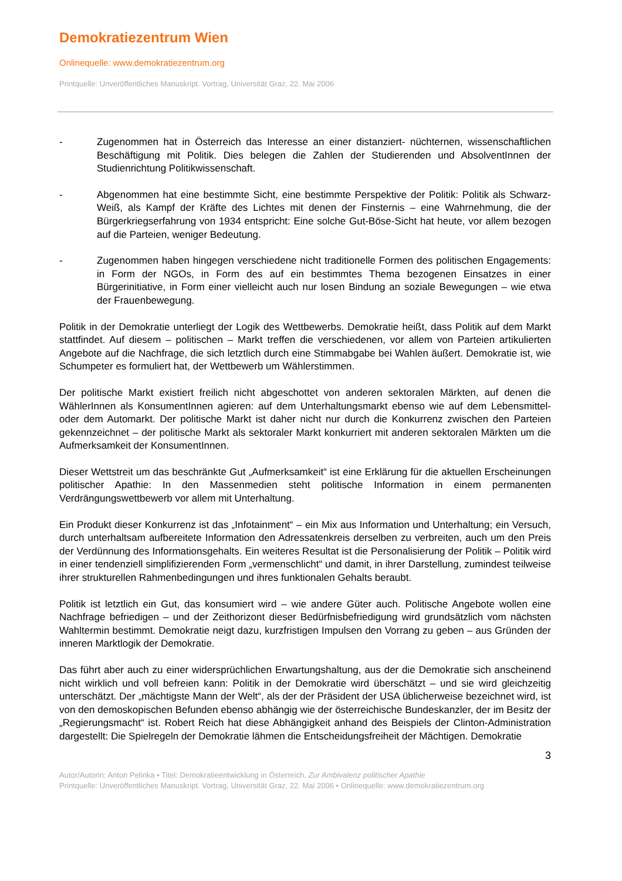Demokratiezentrum Wien
Onlinequelle: www.demokratiezentrum.org
Printquelle: Unveröffentliches Manuskript. Vortrag, Universität Graz, 22. Mai 2006
- Zugenommen hat in Österreich das Interesse an einer distanziert- nüchternen, wissenschaftlichen Beschäftigung mit Politik. Dies belegen die Zahlen der Studierenden und AbsolventInnen der Studienrichtung Politikwissenschaft.
- Abgenommen hat eine bestimmte Sicht, eine bestimmte Perspektive der Politik: Politik als Schwarz- Weiß, als Kampf der Kräfte des Lichtes mit denen der Finsternis – eine Wahrnehmung, die der Bürgerkriegserfahrung von 1934 entspricht: Eine solche Gut-Böse-Sicht hat heute, vor allem bezogen auf die Parteien, weniger Bedeutung.
- Zugenommen haben hingegen verschiedene nicht traditionelle Formen des politischen Engagements: in Form der NGOs, in Form des auf ein bestimmtes Thema bezogenen Einsatzes in einer Bürgerinitiative, in Form einer vielleicht auch nur losen Bindung an soziale Bewegungen – wie etwa der Frauenbewegung.
Politik in der Demokratie unterliegt der Logik des Wettbewerbs. Demokratie heißt, dass Politik auf dem Markt stattfindet. Auf diesem – politischen – Markt treffen die verschiedenen, vor allem von Parteien artikulierten Angebote auf die Nachfrage, die sich letztlich durch eine Stimmabgabe bei Wahlen äußert. Demokratie ist, wie Schumpeter es formuliert hat, der Wettbewerb um Wählerstimmen.
Der politische Markt existiert freilich nicht abgeschottet von anderen sektoralen Märkten, auf denen die WählerInnen als KonsumentInnen agieren: auf dem Unterhaltungsmarkt ebenso wie auf dem Lebensmittel- oder dem Automarkt. Der politische Markt ist daher nicht nur durch die Konkurrenz zwischen den Parteien gekennzeichnet – der politische Markt als sektoraler Markt konkurriert mit anderen sektoralen Märkten um die Aufmerksamkeit der KonsumentInnen.
Dieser Wettstreit um das beschränkte Gut „Aufmerksamkeit“ ist eine Erklärung für die aktuellen Erscheinungen politischer Apathie: In den Massenmedien steht politische Information in einem permanenten Verdrängungswettbewerb vor allem mit Unterhaltung.
Ein Produkt dieser Konkurrenz ist das „Infotainment“ – ein Mix aus Information und Unterhaltung; ein Versuch, durch unterhaltsam aufbereitete Information den Adressatenkreis derselben zu verbreiten, auch um den Preis der Verdünnung des Informationsgehalts. Ein weiteres Resultat ist die Personalisierung der Politik – Politik wird in einer tendenziell simplifizierenden Form „vermenschlicht“ und damit, in ihrer Darstellung, zumindest teilweise ihrer strukturellen Rahmenbedingungen und ihres funktionalen Gehalts beraubt.
Politik ist letztlich ein Gut, das konsumiert wird – wie andere Güter auch. Politische Angebote wollen eine Nachfrage befriedigen – und der Zeithorizont dieser Bedürfnisbefriedigung wird grundsätzlich vom nächsten Wahltermin bestimmt. Demokratie neigt dazu, kurzfristigen Impulsen den Vorrang zu geben – aus Gründen der inneren Marktlogik der Demokratie.
Das führt aber auch zu einer widersprüchlichen Erwartungshaltung, aus der die Demokratie sich anscheinend nicht wirklich und voll befreien kann: Politik in der Demokratie wird überschätzt – und sie wird gleichzeitig unterschätzt. Der „mächtigste Mann der Welt“, als der der Präsident der USA üblicherweise bezeichnet wird, ist von den demoskopischen Befunden ebenso abhängig wie der österreichische Bundeskanzler, der im Besitz der „Regierungsmacht“ ist. Robert Reich hat diese Abhängigkeit anhand des Beispiels der Clinton-Administration dargestellt: Die Spielregeln der Demokratie lähmen die Entscheidungsfreiheit der Mächtigen. Demokratie
3
Autor/Autorin: Anton Pelinka • Titel: Demokratieentwicklung in Österreich. Zur Ambivalenz politischer Apathie
Printquelle: Unveröffentliches Manuskript. Vortrag, Universität Graz, 22. Mai 2006 • Onlinequelle: www.demokratiezentrum.org